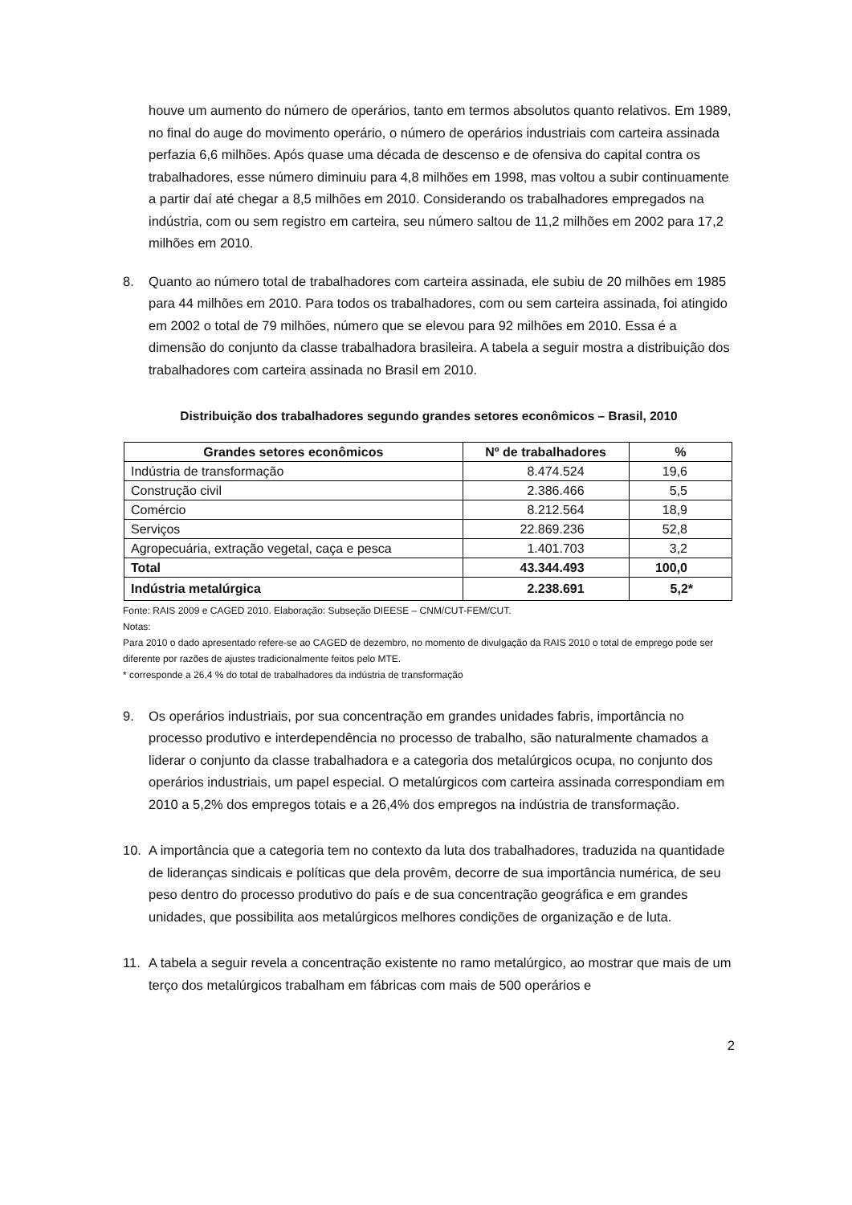houve um aumento do número de operários, tanto em termos absolutos quanto relativos. Em 1989, no final do auge do movimento operário, o número de operários industriais com carteira assinada perfazia 6,6 milhões. Após quase uma década de descenso e de ofensiva do capital contra os trabalhadores, esse número diminuiu para 4,8 milhões em 1998, mas voltou a subir continuamente a partir daí até chegar a 8,5 milhões em 2010. Considerando os trabalhadores empregados na indústria, com ou sem registro em carteira, seu número saltou de 11,2 milhões em 2002 para 17,2 milhões em 2010.
8. Quanto ao número total de trabalhadores com carteira assinada, ele subiu de 20 milhões em 1985 para 44 milhões em 2010. Para todos os trabalhadores, com ou sem carteira assinada, foi atingido em 2002 o total de 79 milhões, número que se elevou para 92 milhões em 2010. Essa é a dimensão do conjunto da classe trabalhadora brasileira. A tabela a seguir mostra a distribuição dos trabalhadores com carteira assinada no Brasil em 2010.
Distribuição dos trabalhadores segundo grandes setores econômicos – Brasil, 2010
| Grandes setores econômicos | Nº de trabalhadores | % |
| --- | --- | --- |
| Indústria de transformação | 8.474.524 | 19,6 |
| Construção civil | 2.386.466 | 5,5 |
| Comércio | 8.212.564 | 18,9 |
| Serviços | 22.869.236 | 52,8 |
| Agropecuária, extração vegetal, caça e pesca | 1.401.703 | 3,2 |
| Total | 43.344.493 | 100,0 |
| Indústria metalúrgica | 2.238.691 | 5,2* |
Fonte: RAIS 2009 e CAGED 2010. Elaboração: Subseção DIEESE – CNM/CUT-FEM/CUT.
Notas:
Para 2010 o dado apresentado refere-se ao CAGED de dezembro, no momento de divulgação da RAIS 2010 o total de emprego pode ser diferente por razões de ajustes tradicionalmente feitos pelo MTE.
* corresponde a 26,4 % do total de trabalhadores da indústria de transformação
9. Os operários industriais, por sua concentração em grandes unidades fabris, importância no processo produtivo e interdependência no processo de trabalho, são naturalmente chamados a liderar o conjunto da classe trabalhadora e a categoria dos metalúrgicos ocupa, no conjunto dos operários industriais, um papel especial. O metalúrgicos com carteira assinada correspondiam em 2010 a 5,2% dos empregos totais e a 26,4% dos empregos na indústria de transformação.
10. A importância que a categoria tem no contexto da luta dos trabalhadores, traduzida na quantidade de lideranças sindicais e políticas que dela provêm, decorre de sua importância numérica, de seu peso dentro do processo produtivo do país e de sua concentração geográfica e em grandes unidades, que possibilita aos metalúrgicos melhores condições de organização e de luta.
11. A tabela a seguir revela a concentração existente no ramo metalúrgico, ao mostrar que mais de um terço dos metalúrgicos trabalham em fábricas com mais de 500 operários e
2